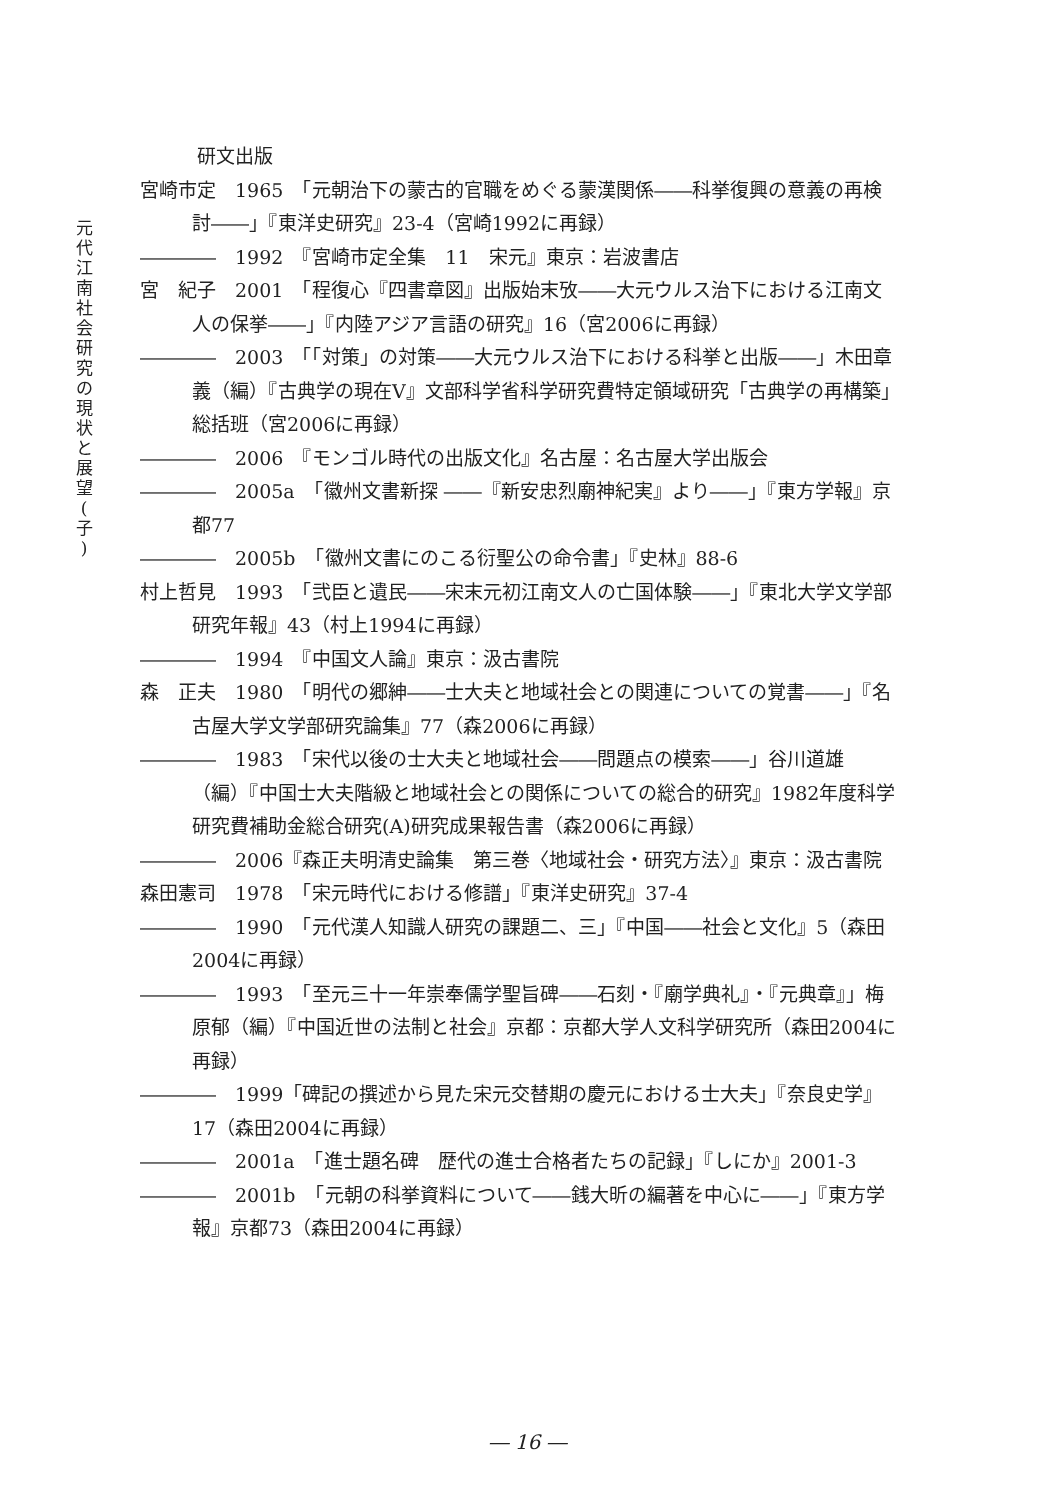元
代
江
南
社
会
研
究
の
現
状
と
展
望
(
子
)
　　　研文出版
宮崎市定　1965　「元朝治下の蒙古的官職をめぐる蒙漢関係――科挙復興の意義の再検討――」『東洋史研究』23-4（宮崎1992に再録）
――――　1992　『宮崎市定全集　11　宋元』東京：岩波書店
宮　紀子　2001　「程復心『四書章図』出版始末攷――大元ウルス治下における江南文人の保挙――」『内陸アジア言語の研究』16（宮2006に再録）
――――　2003　「「対策」の対策――大元ウルス治下における科挙と出版――」木田章義（編）『古典学の現在Ⅴ』文部科学省科学研究費特定領域研究「古典学の再構築」総括班（宮2006に再録）
――――　2006　『モンゴル時代の出版文化』名古屋：名古屋大学出版会
――――　2005a　「徽州文書新探 ――『新安忠烈廟神紀実』より――」『東方学報』京都77
――――　2005b　「徽州文書にのこる衍聖公の命令書」『史林』88-6
村上哲見　1993　「弐臣と遺民――宋末元初江南文人の亡国体験――」『東北大学文学部研究年報』43（村上1994に再録）
――――　1994　『中国文人論』東京：汲古書院
森　正夫　1980　「明代の郷紳――士大夫と地域社会との関連についての覚書――」『名古屋大学文学部研究論集』77（森2006に再録）
――――　1983　「宋代以後の士大夫と地域社会――問題点の模索――」谷川道雄（編）『中国士大夫階級と地域社会との関係についての総合的研究』1982年度科学研究費補助金総合研究(A)研究成果報告書（森2006に再録）
――――　2006『森正夫明清史論集　第三巻〈地域社会・研究方法〉』東京：汲古書院
森田憲司　1978　「宋元時代における修譜」『東洋史研究』37-4
――――　1990　「元代漢人知識人研究の課題二、三」『中国――社会と文化』5（森田2004に再録）
――――　1993　「至元三十一年崇奉儒学聖旨碑――石刻・『廟学典礼』・『元典章』」梅原郁（編）『中国近世の法制と社会』京都：京都大学人文科学研究所（森田2004に再録）
――――　1999「碑記の撰述から見た宋元交替期の慶元における士大夫」『奈良史学』17（森田2004に再録）
――――　2001a　「進士題名碑　歴代の進士合格者たちの記録」『しにか』2001-3
――――　2001b　「元朝の科挙資料について――銭大昕の編著を中心に――」『東方学報』京都73（森田2004に再録）
― 16 ―